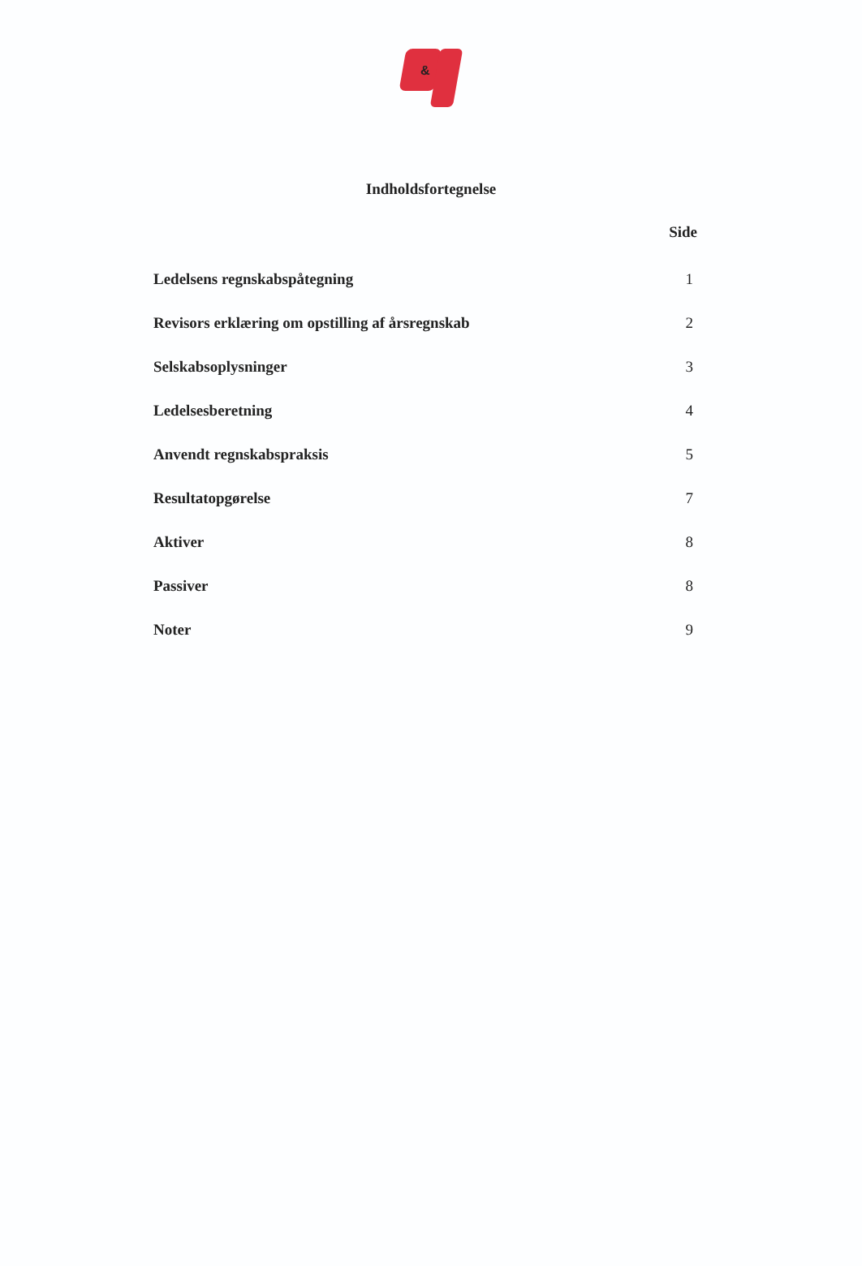&
Indholdsfortegnelse
| | Side |
| --- | --- |
| Ledelsens regnskabspåtegning | 1 |
| Revisors erklæring om opstilling af årsregnskab | 2 |
| Selskabsoplysninger | 3 |
| Ledelsesberetning | 4 |
| Anvendt regnskabspraksis | 5 |
| Resultatopgørelse | 7 |
| Aktiver | 8 |
| Passiver | 8 |
| Noter | 9 |